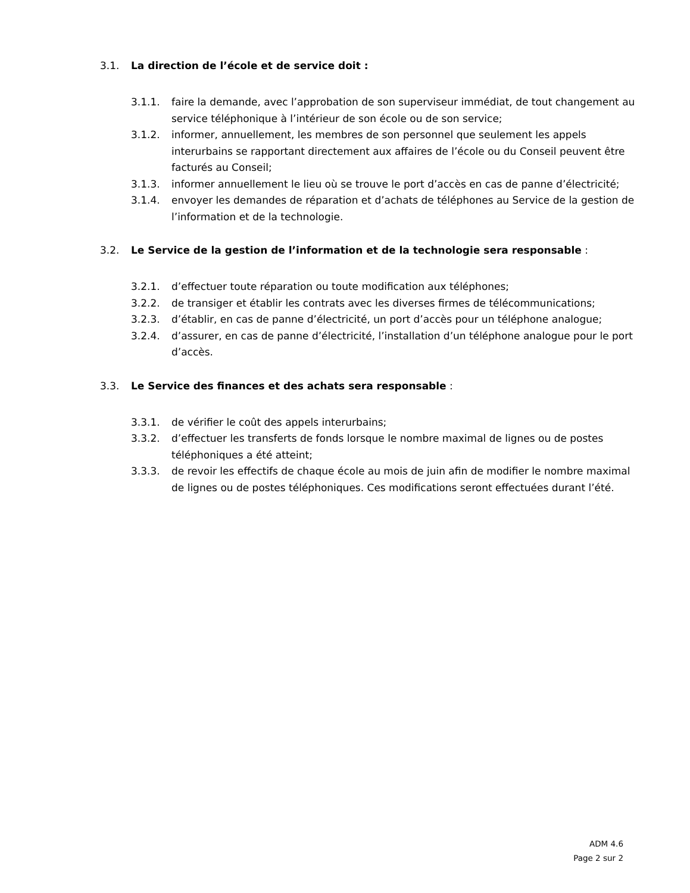3.1. La direction de l’école et de service doit :
3.1.1. faire la demande, avec l’approbation de son superviseur immédiat, de tout changement au service téléphonique à l’intérieur de son école ou de son service;
3.1.2. informer, annuellement, les membres de son personnel que seulement les appels interurbains se rapportant directement aux affaires de l’école ou du Conseil peuvent être facturés au Conseil;
3.1.3. informer annuellement le lieu où se trouve le port d’accès en cas de panne d’électricité;
3.1.4. envoyer les demandes de réparation et d’achats de téléphones au Service de la gestion de l’information et de la technologie.
3.2. Le Service de la gestion de l’information et de la technologie sera responsable :
3.2.1. d’effectuer toute réparation ou toute modification aux téléphones;
3.2.2. de transiger et établir les contrats avec les diverses firmes de télécommunications;
3.2.3. d’établir, en cas de panne d’électricité, un port d’accès pour un téléphone analogue;
3.2.4. d’assurer, en cas de panne d’électricité, l’installation d’un téléphone analogue pour le port d’accès.
3.3. Le Service des finances et des achats sera responsable :
3.3.1. de vérifier le coût des appels interurbains;
3.3.2. d’effectuer les transferts de fonds lorsque le nombre maximal de lignes ou de postes téléphoniques a été atteint;
3.3.3. de revoir les effectifs de chaque école au mois de juin afin de modifier le nombre maximal de lignes ou de postes téléphoniques. Ces modifications seront effectuées durant l’été.
ADM 4.6
Page 2 sur 2